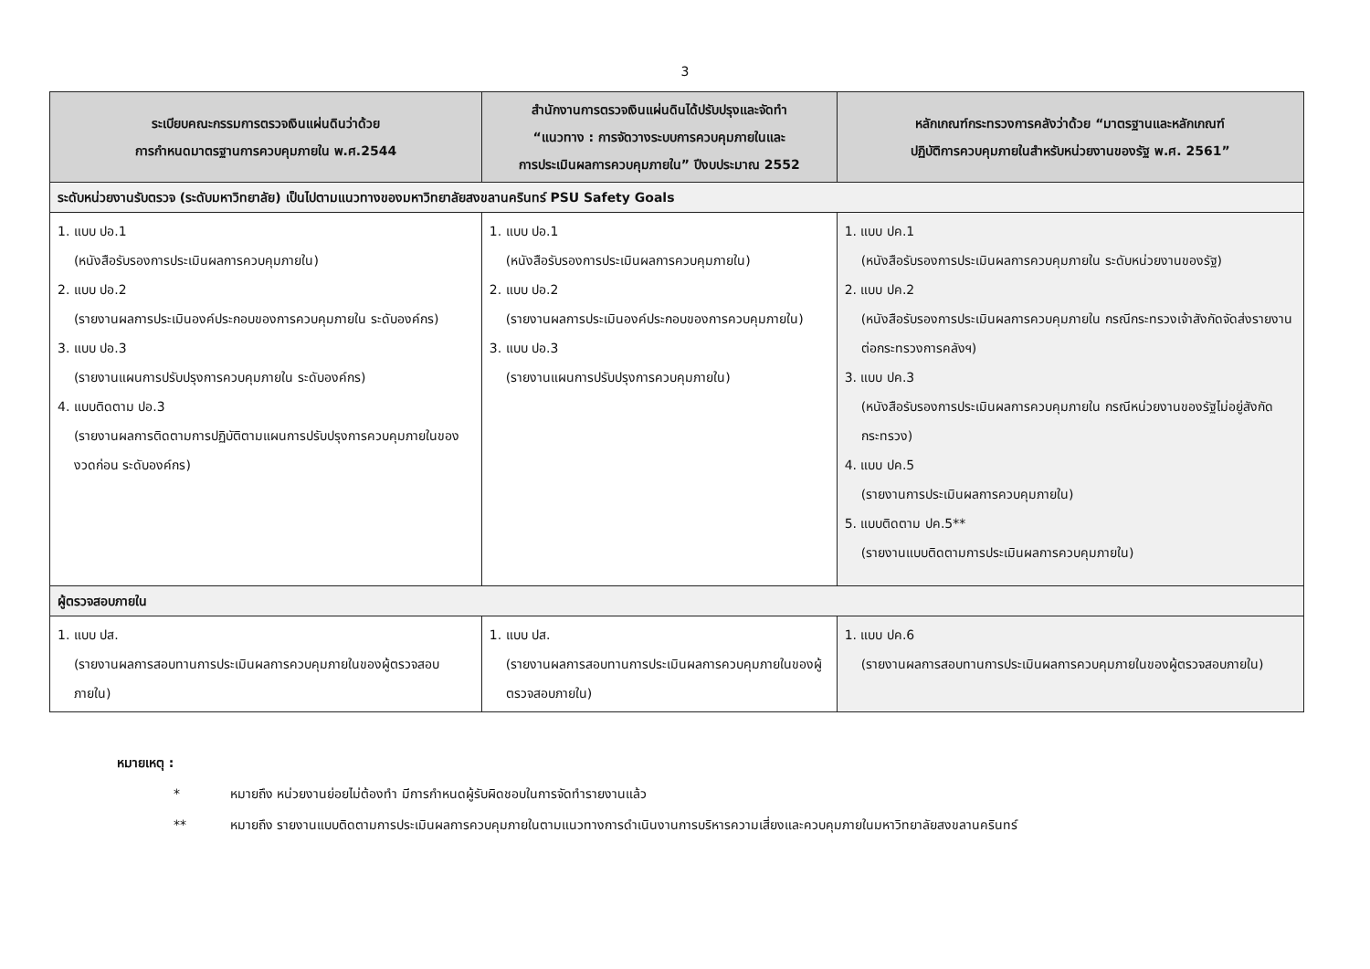3
| ระเบียบคณะกรรมการตรวจเงินแผ่นดินว่าด้วย การกำหนดมาตรฐานการควบคุมภายใน พ.ศ.2544 | สำนักงานการตรวจเงินแผ่นดินได้ปรับปรุงและจัดทำ “แนวทาง : การจัดวางระบบการควบคุมภายในและ การประเมินผลการควบคุมภายใน” ปีงบประมาณ 2552 | หลักเกณฑ์กระทรวงการคลังว่าด้วย “มาตรฐานและหลักเกณฑ์ ปฏิบัติการควบคุมภายในสำหรับหน่วยงานของรัฐ พ.ศ. 2561” |
| --- | --- | --- |
| ระดับหน่วยงานรับตรวจ (ระดับมหาวิทยาลัย) เป็นไปตามแนวทางของมหาวิทยาลัยสงขลานครินทร์ PSU Safety Goals | | |
| 1. แบบ ปอ.1 (หนังสือรับรองการประเมินผลการควบคุมภายใน) 2. แบบ ปอ.2 (รายงานผลการประเมินองค์ประกอบของการควบคุมภายใน ระดับองค์กร) 3. แบบ ปอ.3 (รายงานแผนการปรับปรุงการควบคุมภายใน ระดับองค์กร) 4. แบบติดตาม ปอ.3 (รายงานผลการติดตามการปฏิบัติตามแผนการปรับปรุงการควบคุมภายในของงวดก่อน ระดับองค์กร) | 1. แบบ ปอ.1 (หนังสือรับรองการประเมินผลการควบคุมภายใน) 2. แบบ ปอ.2 (รายงานผลการประเมินองค์ประกอบของการควบคุมภายใน) 3. แบบ ปอ.3 (รายงานแผนการปรับปรุงการควบคุมภายใน) | 1. แบบ ปค.1 (หนังสือรับรองการประเมินผลการควบคุมภายใน ระดับหน่วยงานของรัฐ) 2. แบบ ปค.2 (หนังสือรับรองการประเมินผลการควบคุมภายใน กรณีกระทรวงเจ้าสังกัดจัดส่งรายงานต่อกระทรวงการคลังฯ) 3. แบบ ปค.3 (หนังสือรับรองการประเมินผลการควบคุมภายใน กรณีหน่วยงานของรัฐไม่อยู่สังกัดกระทรวง) 4. แบบ ปค.5 (รายงานการประเมินผลการควบคุมภายใน) 5. แบบติดตาม ปค.5** (รายงานแบบติดตามการประเมินผลการควบคุมภายใน) |
| ผู้ตรวจสอบภายใน | | |
| 1. แบบ ปส. (รายงานผลการสอบทานการประเมินผลการควบคุมภายในของผู้ตรวจสอบภายใน) | 1. แบบ ปส. (รายงานผลการสอบทานการประเมินผลการควบคุมภายในของผู้ตรวจสอบภายใน) | 1. แบบ ปค.6 (รายงานผลการสอบทานการประเมินผลการควบคุมภายในของผู้ตรวจสอบภายใน) |
หมายเหตุ :
* หมายถึง หน่วยงานย่อยไม่ต้องทำ มีการกำหนดผู้รับผิดชอบในการจัดทำรายงานแล้ว
** หมายถึง รายงานแบบติดตามการประเมินผลการควบคุมภายในตามแนวทางการดำเนินงานการบริหารความเสี่ยงและควบคุมภายในมหาวิทยาลัยสงขลานครินทร์